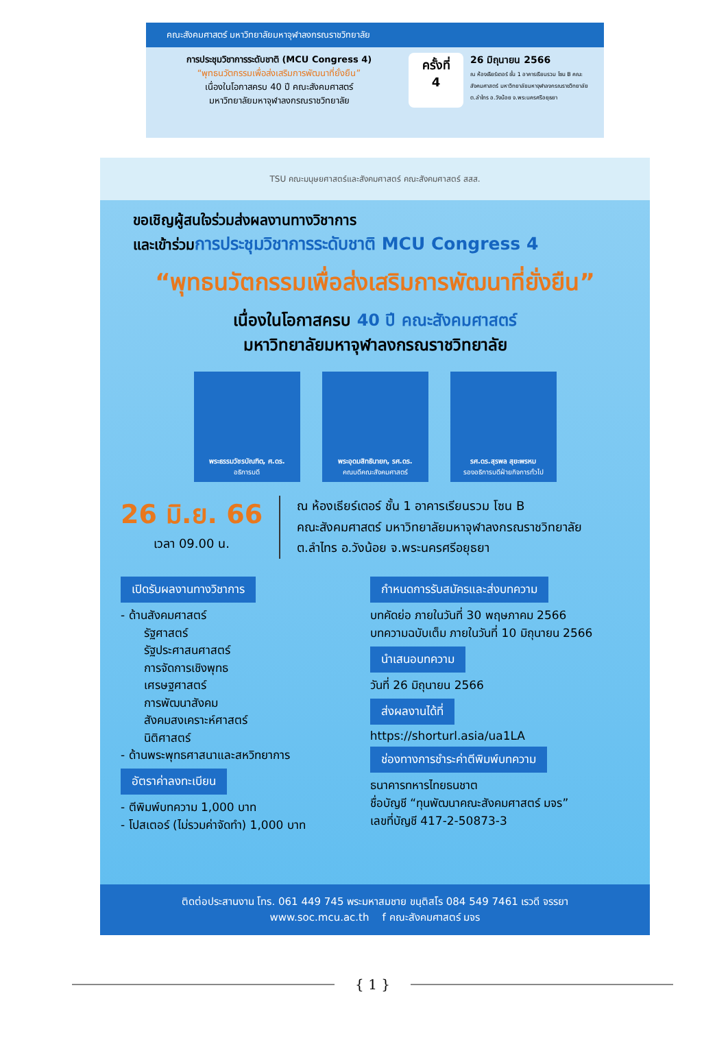คณะสังคมศาสตร์ มหาวิทยาลัยมหาจุฬาลงกรณราชวิทยาลัย
การประชุมวิชาการระดับชาติ (MCU Congress 4)
“พุทธนวัตกรรมเพื่อส่งเสริมการพัฒนาที่ยั่งยืน”
เนื่องในโอกาสครบ 40 ปี คณะสังคมศาสตร์
มหาวิทยาลัยมหาจุฬาลงกรณราชวิทยาลัย
ครั้งที่
4
26 มิถุนายน 2566
ณ ห้องเธียร์เตอร์ ชั้น 1 อาคารเรียนรวม โซน B คณะสังคมศาสตร์ มหาวิทยาลัยมหาจุฬาลงกรณราชวิทยาลัย ต.ลำไทร อ.วังน้อย จ.พระนครศรีอยุธยา
TSU คณะมนุษยศาสตร์และสังคมศาสตร์ คณะสังคมศาสตร์ สสส.
ขอเชิญผู้สนใจร่วมส่งผลงานทางวิชาการ
และเข้าร่วมการประชุมวิชาการระดับชาติ MCU Congress 4
“พุทธนวัตกรรมเพื่อส่งเสริมการพัฒนาที่ยั่งยืน”
เนื่องในโอกาสครบ 40 ปี คณะสังคมศาสตร์
มหาวิทยาลัยมหาจุฬาลงกรณราชวิทยาลัย
พระธรรมวัชรบัณฑิต, ศ.ดร.
อธิการบดี
พระอุดมสิทธินายก, รศ.ดร.
คณบดีคณะสังคมศาสตร์
รศ.ดร.สุรพล สุยะพรหม
รองอธิการบดีฝ่ายกิจการทั่วไป
26 มิ.ย. 66
เวลา 09.00 น.
ณ ห้องเธียร์เตอร์ ชั้น 1 อาคารเรียนรวม โซน B
คณะสังคมศาสตร์ มหาวิทยาลัยมหาจุฬาลงกรณราชวิทยาลัย
ต.ลำไทร อ.วังน้อย จ.พระนครศรีอยุธยา
เปิดรับผลงานทางวิชาการ
- ด้านสังคมศาสตร์
รัฐศาสตร์
รัฐประศาสนศาสตร์
การจัดการเชิงพุทธ
เศรษฐศาสตร์
การพัฒนาสังคม
สังคมสงเคราะห์ศาสตร์
นิติศาสตร์
- ด้านพระพุทธศาสนาและสหวิทยาการ
อัตราค่าลงทะเบียน
- ตีพิมพ์บทความ 1,000 บาท
- โปสเตอร์ (ไม่รวมค่าจัดทำ) 1,000 บาท
กำหนดการรับสมัครและส่งบทความ
บทคัดย่อ ภายในวันที่ 30 พฤษภาคม 2566
บทความฉบับเต็ม ภายในวันที่ 10 มิถุนายน 2566
นำเสนอบทความ
วันที่ 26 มิถุนายน 2566
ส่งผลงานได้ที่
https://shorturl.asia/ua1LA
ช่องทางการชำระค่าตีพิมพ์บทความ
ธนาคารทหารไทยธนชาต
ชื่อบัญชี “ทุนพัฒนาคณะสังคมศาสตร์ มจร”
เลขที่บัญชี 417-2-50873-3
ติดต่อประสานงาน โทร. 061 449 745 พระมหาสมชาย ขนฺติสโร 084 549 7461 เรวดี จรรยา
www.soc.mcu.ac.th f คณะสังคมศาสตร์ มจร
{ 1 }